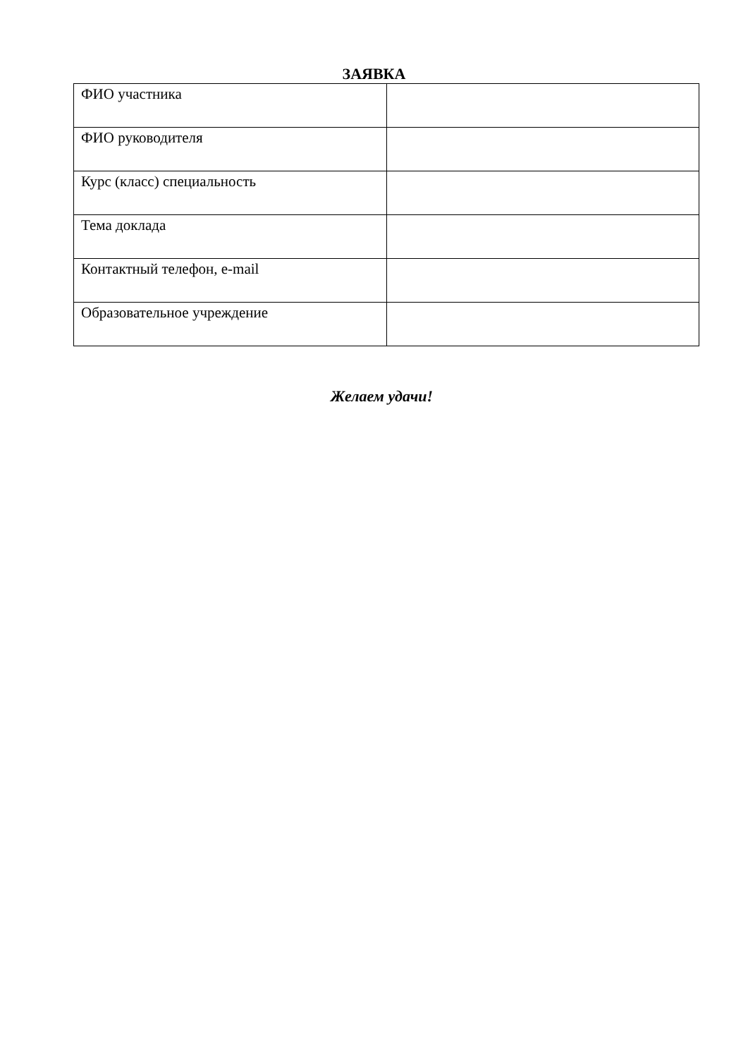ЗАЯВКА
| ФИО участника | |
| ФИО руководителя | |
| Курс (класс) специальность | |
| Тема доклада | |
| Контактный телефон, e-mail | |
| Образовательное учреждение | |
Желаем удачи!